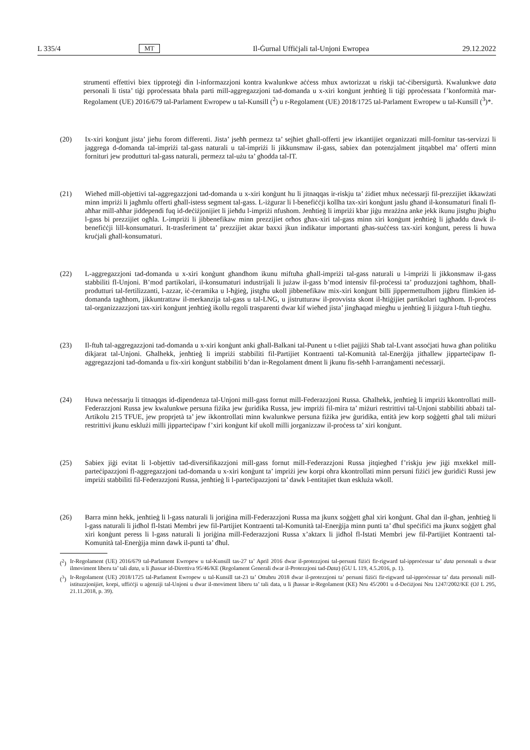L 335/4 MT Il-Ġurnal Uffiċjali tal-Unjoni Ewropea 29.12.2022
strumenti effettivi biex tipproteġi din l-informazzjoni kontra kwalunkwe aċċess mhux awtorizzat u riskji taċ-ċibersigurtà. Kwalunkwe data personali li tista’ tiġi pproċessata bħala parti mill-aggregazzjoni tad-domanda u x-xiri konġunt jenħtieġ li tiġi pproċessata f’konformità mar-Regolament (UE) 2016/679 tal-Parlament Ewropew u tal-Kunsill (<sup>2</sup>) u r-Regolament (UE) 2018/1725 tal-Parlament Ewropew u tal-Kunsill (<sup>3</sup>)*.
(20)
Ix-xiri konġunt jista’ jieħu forom differenti. Jista’ jseħħ permezz ta’ sejħiet għall-offerti jew irkantijiet organizzati mill-fornitur tas-servizzi li jaggrega d-domanda tal-impriżi tal-gass naturali u tal-impriżi li jikkunsmaw il-gass, sabiex dan potenzjalment jitqabbel ma’ offerti minn fornituri jew produtturi tal-gass naturali, permezz tal-użu ta’ għodda tal-IT.
(21)
Wieħed mill-objettivi tal-aggregazzjoni tad-domanda u x-xiri konġunt hu li jitnaqqas ir-riskju ta’ żidiet mhux neċessarji fil-prezzijiet ikkawżati minn impriżi li jagħmlu offerti għall-istess segment tal-gass. L-iżgurar li l-benefiċċji kollha tax-xiri konġunt jaslu għand il-konsumaturi finali fl-aħħar mill-aħħar jiddependi fuq id-deċiżjonijiet li jieħdu l-impriżi nfushom. Jenħtieġ li impriżi kbar jiġu mrażżna anke jekk ikunu jistgħu jbigħu l-gass bi prezzijiet ogħla. L-impriżi li jibbenefikaw minn prezzijiet orħos għax-xiri tal-gass minn xiri konġunt jenħtieġ li jgħaddu dawk il-benefiċċji lill-konsumaturi. It-trasferiment ta’ prezzijiet aktar baxxi jkun indikatur importanti għas-suċċess tax-xiri konġunt, peress li huwa kruċjali għall-konsumaturi.
(22)
L-aggregazzjoni tad-domanda u x-xiri konġunt għandhom ikunu miftuħa għall-impriżi tal-gass naturali u l-impriżi li jikkonsmaw il-gass stabbiliti fl-Unjoni. B’mod partikolari, il-konsumaturi industrijali li jużaw il-gass b’mod intensiv fil-proċessi ta’ produzzjoni tagħhom, bħall-produtturi tal-fertilizzanti, l-azzar, iċ-ċeramika u l-ħġieġ, jistgħu ukoll jibbenefikaw mix-xiri konġunt billi jippermettulhom jiġbru flimkien id-domanda tagħhom, jikkuntrattaw il-merkanzija tal-gass u tal-LNG, u jistrutturaw il-provvista skont il-ħtiġijiet partikolari tagħhom. Il-proċess tal-organizzazzjoni tax-xiri konġunt jenħtieġ ikollu regoli trasparenti dwar kif wieħed jista’ jingħaqad miegħu u jenħtieġ li jiżgura l-ftuħ tiegħu.
(23)
Il-ftuħ tal-aggregazzjoni tad-domanda u x-xiri konġunt anki għall-Balkani tal-Punent u t-tliet pajjiżi Sħab tal-Lvant assoċjati huwa għan politiku dikjarat tal-Unjoni. Għalhekk, jenħtieġ li impriżi stabbiliti fil-Partijiet Kontraenti tal-Komunità tal-Enerġija jitħallew jipparteċipaw fl-aggregazzjoni tad-domanda u fix-xiri konġunt stabbiliti b’dan ir-Regolament dment li jkunu fis-seħħ l-arranġamenti neċessarji.
(24)
Huwa neċessarju li titnaqqas id-dipendenza tal-Unjoni mill-gass fornut mill-Federazzjoni Russa. Għalhekk, jenħtieġ li impriżi kkontrollati mill-Federazzjoni Russa jew kwalunkwe persuna fiżika jew ġuridika Russa, jew impriżi fil-mira ta’ miżuri restrittivi tal-Unjoni stabbiliti abbażi tal-Artikolu 215 TFUE, jew proprjetà ta’ jew ikkontrollati minn kwalunkwe persuna fiżika jew ġuridika, entità jew korp soġġetti għal tali miżuri restrittivi jkunu esklużi milli jipparteċipaw f’xiri konġunt kif ukoll milli jorganizzaw il-proċess ta’ xiri konġunt.
(25)
Sabiex jiġi evitat li l-objettiv tad-diversifikazzjoni mill-gass fornut mill-Federazzjoni Russa jitqiegħed f’riskju jew jiġi mxekkel mill-parteċipazzjoni fl-aggregazzjoni tad-domanda u x-xiri konġunt ta’ impriżi jew korpi oħra kkontrollati minn persuni fiżiċi jew ġuridiċi Russi jew impriżi stabbiliti fil-Federazzjoni Russa, jenħtieġ li l-parteċipazzjoni ta’ dawk l-entitajiet tkun eskluża wkoll.
(26)
Barra minn hekk, jenħtieġ li l-gass naturali li joriġina mill-Federazzjoni Russa ma jkunx soġġett għal xiri konġunt. Għal dan il-għan, jenħtieġ li l-gass naturali li jidħol fl-Istati Membri jew fil-Partijiet Kontraenti tal-Komunità tal-Enerġija minn punti ta’ dħul speċifiċi ma jkunx soġġett għal xiri konġunt peress li l-gass naturali li joriġina mill-Federazzjoni Russa x’aktarx li jidħol fl-Istati Membri jew fil-Partijiet Kontraenti tal-Komunità tal-Enerġija minn dawk il-punti ta’ dħul.
(<sup>2</sup>) Ir-Regolament (UE) 2016/679 tal-Parlament Ewropew u tal-Kunsill tas-27 ta’ April 2016 dwar il-protezzjoni tal-persuni fiżiċi fir-rigward tal-ipproċessar ta’ data personali u dwar ilmoviment liberu ta’ tali data, u li jħassar id-Direttiva 95/46/KE (Regolament Ġenerali dwar il-Protezzjoni tad-Data) (ĠU L 119, 4.5.2016, p. 1).
(<sup>3</sup>) Ir-Regolament (UE) 2018/1725 tal-Parlament Ewropew u tal-Kunsill tat-23 ta’ Ottubru 2018 dwar il-protezzjoni ta’ persuni fiżiċi fir-rigward tal-ipproċessar ta’ data personali mill-istituzzjonijiet, korpi, uffiċċji u aġenziji tal-Unjoni u dwar il-moviment liberu ta’ tali data, u li jħassar ir-Regolament (KE) Nru 45/2001 u d-Deċiżjoni Nru 1247/2002/KE (OJ L 295, 21.11.2018, p. 39).